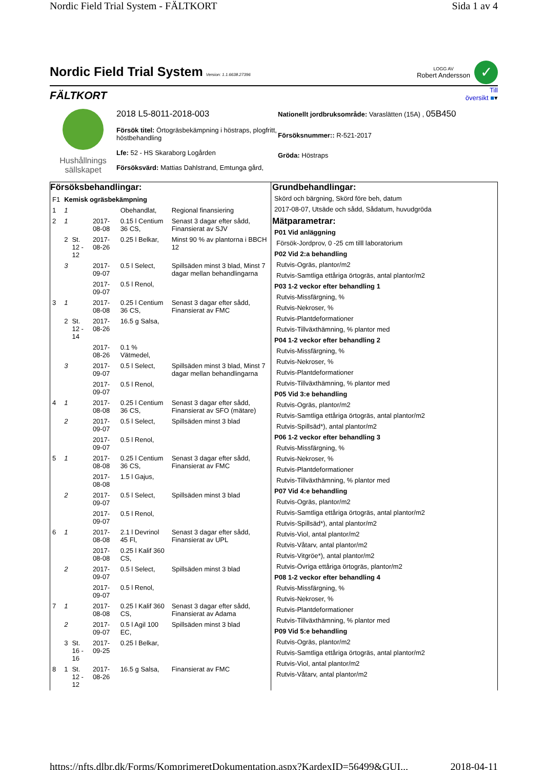Nordic Field Trial System - FÄLTKORT Sida 1 av 4
Nordic Field Trial System
Version: 1.1.6638.27396
LOGG AV
Robert Andersson
✓
FÄLTKORT
Till
översikt ■▾
Hushållnings sällskapet
2018 L5-8011-2018-003
Försök titel: Örtogräsbekämpning i höstraps, plogfritt, höstbehandling
Lfe: 52 - HS Skaraborg Logården
Försöksvärd: Mattias Dahlstrand, Emtunga gård,
Nationellt jordbruksområde: Varaslätten (15A) , 05B450
Försöksnummer:: R-521-2017
Gröda: Höstraps
Försöksbehandlingar:
| F1 | Kemisk ogräsbekämpning | | | | |
| 1 | 1 | | | Obehandlat, | Regional finansiering |
| 2 | 1 | | 2017-08-08 | 0.15 l Centium 36 CS, | Senast 3 dagar efter sådd, Finansierat av SJV |
| | 2 | St. 12 - 12 | 2017-08-26 | 0.25 l Belkar, | Minst 90 % av plantorna i BBCH 12 |
| | 3 | | 2017-09-07 | 0.5 l Select, | Spillsäden minst 3 blad, Minst 7 dagar mellan behandlingarna |
| | | | 2017-09-07 | 0.5 l Renol, | |
| 3 | 1 | | 2017-08-08 | 0.25 l Centium 36 CS, | Senast 3 dagar efter sådd, Finansierat av FMC |
| | 2 | St. 12 - 14 | 2017-08-26 | 16.5 g Salsa, | |
| | | | 2017-08-26 | 0.1 % Vätmedel, | |
| | 3 | | 2017-09-07 | 0.5 l Select, | Spillsäden minst 3 blad, Minst 7 dagar mellan behandlingarna |
| | | | 2017-09-07 | 0.5 l Renol, | |
| 4 | 1 | | 2017-08-08 | 0.25 l Centium 36 CS, | Senast 3 dagar efter sådd, Finansierat av SFO (mätare) |
| | 2 | | 2017-09-07 | 0.5 l Select, | Spillsäden minst 3 blad |
| | | | 2017-09-07 | 0.5 l Renol, | |
| 5 | 1 | | 2017-08-08 | 0.25 l Centium 36 CS, | Senast 3 dagar efter sådd, Finansierat av FMC |
| | | | 2017-08-08 | 1.5 l Gajus, | |
| | 2 | | 2017-09-07 | 0.5 l Select, | Spillsäden minst 3 blad |
| | | | 2017-09-07 | 0.5 l Renol, | |
| 6 | 1 | | 2017-08-08 | 2.1 l Devrinol 45 Fl, | Senast 3 dagar efter sådd, Finansierat av UPL |
| | | | 2017-08-08 | 0.25 l Kalif 360 CS, | |
| | 2 | | 2017-09-07 | 0.5 l Select, | Spillsäden minst 3 blad |
| | | | 2017-09-07 | 0.5 l Renol, | |
| 7 | 1 | | 2017-08-08 | 0.25 l Kalif 360 CS, | Senast 3 dagar efter sådd, Finansierat av Adama |
| | 2 | | 2017-09-07 | 0.5 l Agil 100 EC, | Spillsäden minst 3 blad |
| | 3 | St. 16 - 16 | 2017-09-25 | 0.25 l Belkar, | |
| 8 | 1 | St. 12 - 12 | 2017-08-26 | 16.5 g Salsa, | Finansierat av FMC |
Grundbehandlingar:
Skörd och bärgning, Skörd före beh, datum
2017-08-07, Utsäde och sådd, Sådatum, huvudgröda
Mätparametrar:
P01 Vid anläggning
Försök-Jordprov, 0 -25 cm tilll laboratorium
P02 Vid 2:a behandling
Rutvis-Ogräs, plantor/m2
Rutvis-Samtliga ettåriga örtogräs, antal plantor/m2
P03 1-2 veckor efter behandling 1
Rutvis-Missfärgning, %
Rutvis-Nekroser, %
Rutvis-Plantdeformationer
Rutvis-Tillväxthämning, % plantor med
P04 1-2 veckor efter behandling 2
Rutvis-Missfärgning, %
Rutvis-Nekroser, %
Rutvis-Plantdeformationer
Rutvis-Tillväxthämning, % plantor med
P05 Vid 3:e behandling
Rutvis-Ogräs, plantor/m2
Rutvis-Samtliga ettåriga örtogräs, antal plantor/m2
Rutvis-Spillsäd*), antal plantor/m2
P06 1-2 veckor efter behandling 3
Rutvis-Missfärgning, %
Rutvis-Nekroser, %
Rutvis-Plantdeformationer
Rutvis-Tillväxthämning, % plantor med
P07 Vid 4:e behandling
Rutvis-Ogräs, plantor/m2
Rutvis-Samtliga ettåriga örtogräs, antal plantor/m2
Rutvis-Spillsäd*), antal plantor/m2
Rutvis-Viol, antal plantor/m2
Rutvis-Våtarv, antal plantor/m2
Rutvis-Vitgröe*), antal plantor/m2
Rutvis-Övriga ettåriga örtogräs, plantor/m2
P08 1-2 veckor efter behandling 4
Rutvis-Missfärgning, %
Rutvis-Nekroser, %
Rutvis-Plantdeformationer
Rutvis-Tillväxthämning, % plantor med
P09 Vid 5:e behandling
Rutvis-Ogräs, plantor/m2
Rutvis-Samtliga ettåriga örtogräs, antal plantor/m2
Rutvis-Viol, antal plantor/m2
Rutvis-Våtarv, antal plantor/m2
https://nfts.dlbr.dk/Forms/KomprimeretDokumentation.aspx?KardexID=56499&GUI... 2018-04-11